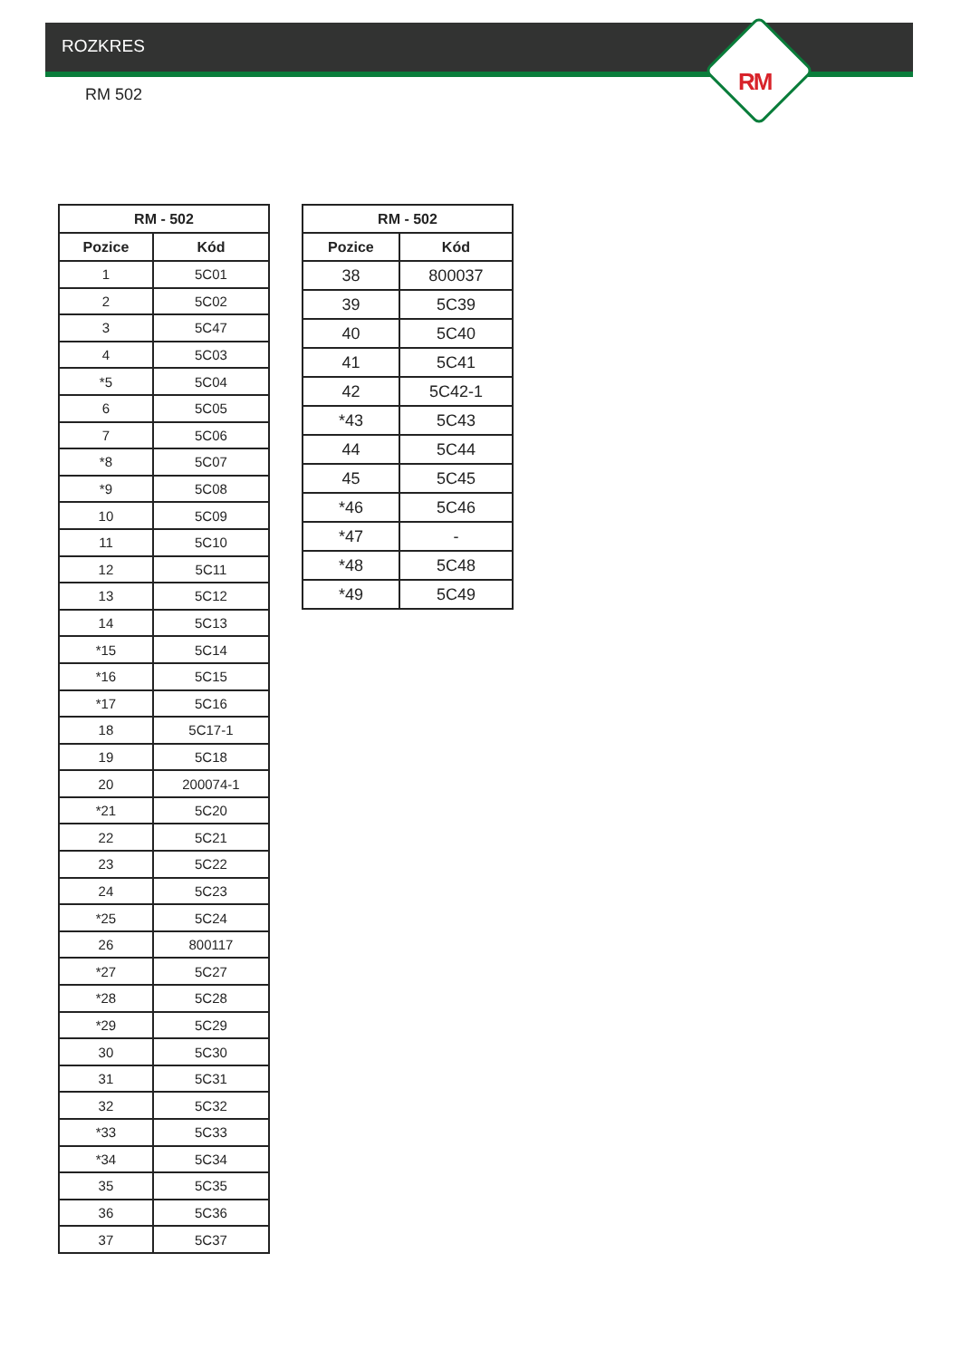RM
ROZKRES
RM 502
| RM - 502 | |
| --- | --- |
| Pozice | Kód |
| 1 | 5C01 |
| 2 | 5C02 |
| 3 | 5C47 |
| 4 | 5C03 |
| *5 | 5C04 |
| 6 | 5C05 |
| 7 | 5C06 |
| *8 | 5C07 |
| *9 | 5C08 |
| 10 | 5C09 |
| 11 | 5C10 |
| 12 | 5C11 |
| 13 | 5C12 |
| 14 | 5C13 |
| *15 | 5C14 |
| *16 | 5C15 |
| *17 | 5C16 |
| 18 | 5C17-1 |
| 19 | 5C18 |
| 20 | 200074-1 |
| *21 | 5C20 |
| 22 | 5C21 |
| 23 | 5C22 |
| 24 | 5C23 |
| *25 | 5C24 |
| 26 | 800117 |
| *27 | 5C27 |
| *28 | 5C28 |
| *29 | 5C29 |
| 30 | 5C30 |
| 31 | 5C31 |
| 32 | 5C32 |
| *33 | 5C33 |
| *34 | 5C34 |
| 35 | 5C35 |
| 36 | 5C36 |
| 37 | 5C37 |
| RM - 502 | |
| --- | --- |
| Pozice | Kód |
| 38 | 800037 |
| 39 | 5C39 |
| 40 | 5C40 |
| 41 | 5C41 |
| 42 | 5C42-1 |
| *43 | 5C43 |
| 44 | 5C44 |
| 45 | 5C45 |
| *46 | 5C46 |
| *47 | - |
| *48 | 5C48 |
| *49 | 5C49 |